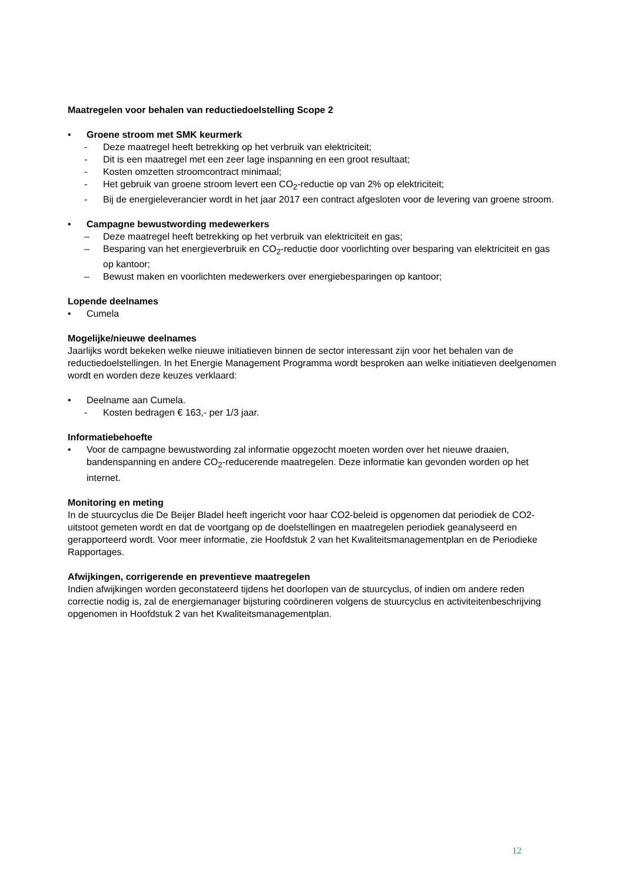Maatregelen voor behalen van reductiedoelstelling Scope 2
• Groene stroom met SMK keurmerk
- Deze maatregel heeft betrekking op het verbruik van elektriciteit;
- Dit is een maatregel met een zeer lage inspanning en een groot resultaat;
- Kosten omzetten stroomcontract minimaal;
- Het gebruik van groene stroom levert een CO<sub>2</sub>-reductie op van 2% op elektriciteit;
- Bij de energieleverancier wordt in het jaar 2017 een contract afgesloten voor de levering van groene stroom.
• Campagne bewustwording medewerkers
– Deze maatregel heeft betrekking op het verbruik van elektriciteit en gas;
– Besparing van het energieverbruik en CO<sub>2</sub>-reductie door voorlichting over besparing van elektriciteit en gas op kantoor;
– Bewust maken en voorlichten medewerkers over energiebesparingen op kantoor;
Lopende deelnames
• Cumela
Mogelijke/nieuwe deelnames
Jaarlijks wordt bekeken welke nieuwe initiatieven binnen de sector interessant zijn voor het behalen van de reductiedoelstellingen. In het Energie Management Programma wordt besproken aan welke initiatieven deelgenomen wordt en worden deze keuzes verklaard:
• Deelname aan Cumela.
- Kosten bedragen € 163,- per 1/3 jaar.
Informatiebehoefte
• Voor de campagne bewustwording zal informatie opgezocht moeten worden over het nieuwe draaien, bandenspanning en andere CO<sub>2</sub>-reducerende maatregelen. Deze informatie kan gevonden worden op het internet.
Monitoring en meting
In de stuurcyclus die De Beijer Bladel heeft ingericht voor haar CO2-beleid is opgenomen dat periodiek de CO2-uitstoot gemeten wordt en dat de voortgang op de doelstellingen en maatregelen periodiek geanalyseerd en gerapporteerd wordt. Voor meer informatie, zie Hoofdstuk 2 van het Kwaliteitsmanagementplan en de Periodieke Rapportages.
Afwijkingen, corrigerende en preventieve maatregelen
Indien afwijkingen worden geconstateerd tijdens het doorlopen van de stuurcyclus, of indien om andere reden correctie nodig is, zal de energiemanager bijsturing coördineren volgens de stuurcyclus en activiteitenbeschrijving opgenomen in Hoofdstuk 2 van het Kwaliteitsmanagementplan.
12